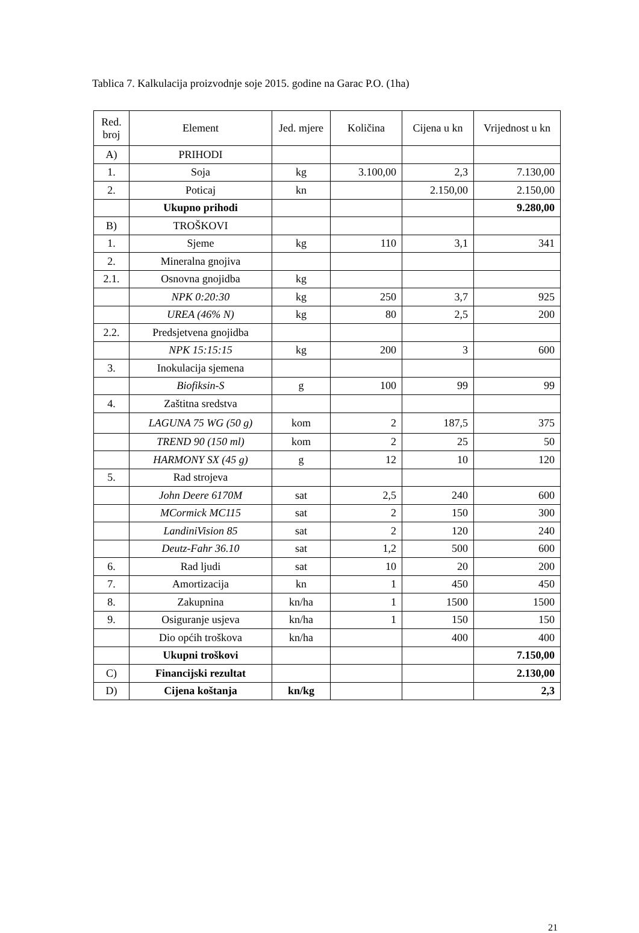Tablica 7. Kalkulacija proizvodnje soje 2015. godine na Garac P.O. (1ha)
| Red. broj | Element | Jed. mjere | Količina | Cijena u kn | Vrijednost u kn |
| --- | --- | --- | --- | --- | --- |
| A) | PRIHODI | | | | |
| 1. | Soja | kg | 3.100,00 | 2,3 | 7.130,00 |
| 2. | Poticaj | kn | | 2.150,00 | 2.150,00 |
| | Ukupno prihodi | | | | 9.280,00 |
| B) | TROŠKOVI | | | | |
| 1. | Sjeme | kg | 110 | 3,1 | 341 |
| 2. | Mineralna gnojiva | | | | |
| 2.1. | Osnovna gnojidba | kg | | | |
| | NPK 0:20:30 | kg | 250 | 3,7 | 925 |
| | UREA (46% N) | kg | 80 | 2,5 | 200 |
| 2.2. | Predsjetvena gnojidba | | | | |
| | NPK 15:15:15 | kg | 200 | 3 | 600 |
| 3. | Inokulacija sjemena | | | | |
| | Biofiksin-S | g | 100 | 99 | 99 |
| 4. | Zaštitna sredstva | | | | |
| | LAGUNA 75 WG (50 g) | kom | 2 | 187,5 | 375 |
| | TREND 90 (150 ml) | kom | 2 | 25 | 50 |
| | HARMONY SX (45 g) | g | 12 | 10 | 120 |
| 5. | Rad strojeva | | | | |
| | John Deere 6170M | sat | 2,5 | 240 | 600 |
| | MCormick MC115 | sat | 2 | 150 | 300 |
| | LandiniVision 85 | sat | 2 | 120 | 240 |
| | Deutz-Fahr 36.10 | sat | 1,2 | 500 | 600 |
| 6. | Rad ljudi | sat | 10 | 20 | 200 |
| 7. | Amortizacija | kn | 1 | 450 | 450 |
| 8. | Zakupnina | kn/ha | 1 | 1500 | 1500 |
| 9. | Osiguranje usjeva | kn/ha | 1 | 150 | 150 |
| | Dio općih troškova | kn/ha | | 400 | 400 |
| | Ukupni troškovi | | | | 7.150,00 |
| C) | Financijski rezultat | | | | 2.130,00 |
| D) | Cijena koštanja | kn/kg | | | 2,3 |
21